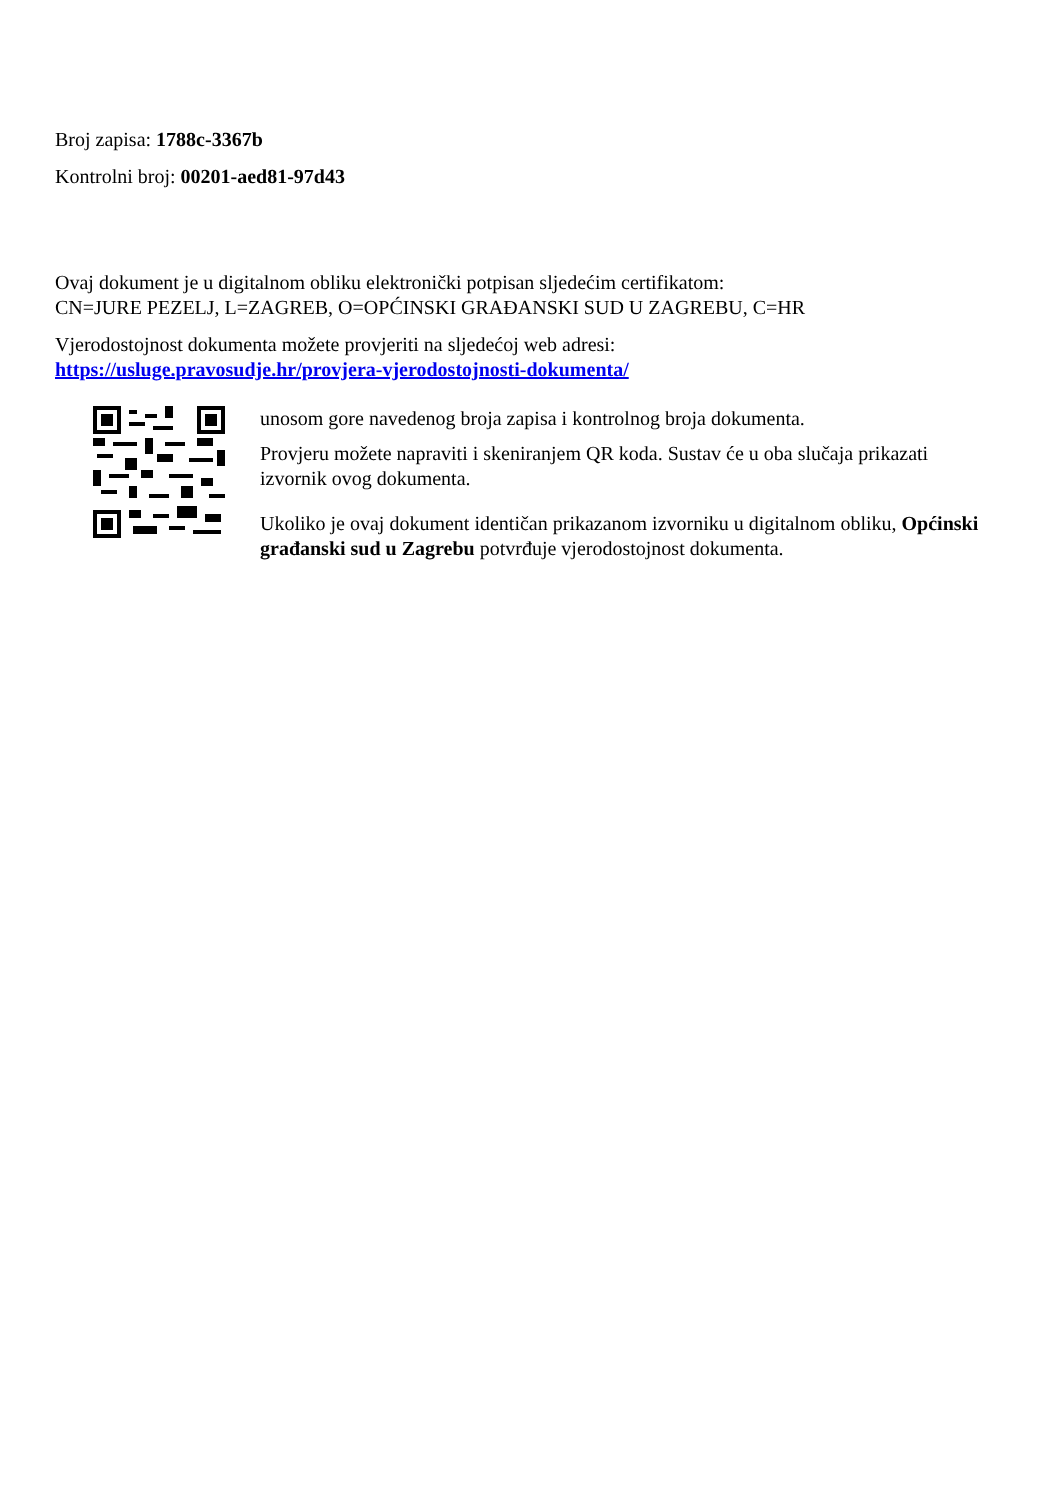Broj zapisa: 1788c-3367b
Kontrolni broj: 00201-aed81-97d43
Ovaj dokument je u digitalnom obliku elektronički potpisan sljedećim certifikatom:
CN=JURE PEZELJ, L=ZAGREB, O=OPĆINSKI GRAĐANSKI SUD U ZAGREBU, C=HR
Vjerodostojnost dokumenta možete provjeriti na sljedećoj web adresi:
https://usluge.pravosudje.hr/provjera-vjerodostojnosti-dokumenta/
unosom gore navedenog broja zapisa i kontrolnog broja dokumenta.
Provjeru možete napraviti i skeniranjem QR koda. Sustav će u oba slučaja prikazati izvornik ovog dokumenta.
Ukoliko je ovaj dokument identičan prikazanom izvorniku u digitalnom obliku, Općinski građanski sud u Zagrebu potvrđuje vjerodostojnost dokumenta.